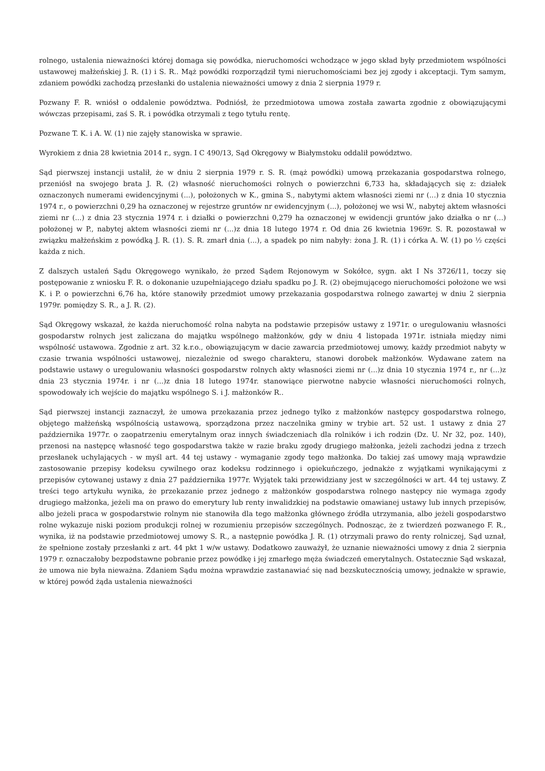rolnego, ustalenia nieważności której domaga się powódka, nieruchomości wchodzące w jego skład były przedmiotem wspólności ustawowej małżeńskiej J. R. (1) i S. R.. Mąż powódki rozporządził tymi nieruchomościami bez jej zgody i akceptacji. Tym samym, zdaniem powódki zachodzą przesłanki do ustalenia nieważności umowy z dnia 2 sierpnia 1979 r.
Pozwany F. R. wniósł o oddalenie powództwa. Podniósł, że przedmiotowa umowa została zawarta zgodnie z obowiązującymi wówczas przepisami, zaś S. R. i powódka otrzymali z tego tytułu rentę.
Pozwane T. K. i A. W. (1) nie zajęły stanowiska w sprawie.
Wyrokiem z dnia 28 kwietnia 2014 r., sygn. I C 490/13, Sąd Okręgowy w Białymstoku oddalił powództwo.
Sąd pierwszej instancji ustalił, że w dniu 2 sierpnia 1979 r. S. R. (mąż powódki) umową przekazania gospodarstwa rolnego, przeniósł na swojego brata J. R. (2) własność nieruchomości rolnych o powierzchni 6,733 ha, składających się z: działek oznaczonych numerami ewidencyjnymi (...), położonych w K., gmina S., nabytymi aktem własności ziemi nr (...) z dnia 10 stycznia 1974 r., o powierzchni 0,29 ha oznaczonej w rejestrze gruntów nr ewidencyjnym (...), położonej we wsi W., nabytej aktem własności ziemi nr (...) z dnia 23 stycznia 1974 r. i działki o powierzchni 0,279 ha oznaczonej w ewidencji gruntów jako działka o nr (...) położonej w P., nabytej aktem własności ziemi nr (...)z dnia 18 lutego 1974 r. Od dnia 26 kwietnia 1969r. S. R. pozostawał w związku małżeńskim z powódką J. R. (1). S. R. zmarł dnia (...), a spadek po nim nabyły: żona J. R. (1) i córka A. W. (1) po ½ części każda z nich.
Z dalszych ustaleń Sądu Okręgowego wynikało, że przed Sądem Rejonowym w Sokółce, sygn. akt I Ns 3726/11, toczy się postępowanie z wniosku F. R. o dokonanie uzupełniającego działu spadku po J. R. (2) obejmującego nieruchomości położone we wsi K. i P. o powierzchni 6,76 ha, które stanowiły przedmiot umowy przekazania gospodarstwa rolnego zawartej w dniu 2 sierpnia 1979r. pomiędzy S. R., a J. R. (2).
Sąd Okręgowy wskazał, że każda nieruchomość rolna nabyta na podstawie przepisów ustawy z 1971r. o uregulowaniu własności gospodarstw rolnych jest zaliczana do majątku wspólnego małżonków, gdy w dniu 4 listopada 1971r. istniała między nimi wspólność ustawowa. Zgodnie z art. 32 k.r.o., obowiązującym w dacie zawarcia przedmiotowej umowy, każdy przedmiot nabyty w czasie trwania wspólności ustawowej, niezależnie od swego charakteru, stanowi dorobek małżonków. Wydawane zatem na podstawie ustawy o uregulowaniu własności gospodarstw rolnych akty własności ziemi nr (...)z dnia 10 stycznia 1974 r., nr (...)z dnia 23 stycznia 1974r. i nr (...)z dnia 18 lutego 1974r. stanowiące pierwotne nabycie własności nieruchomości rolnych, spowodowały ich wejście do majątku wspólnego S. i J. małżonków R..
Sąd pierwszej instancji zaznaczył, że umowa przekazania przez jednego tylko z małżonków następcy gospodarstwa rolnego, objętego małżeńską wspólnością ustawową, sporządzona przez naczelnika gminy w trybie art. 52 ust. 1 ustawy z dnia 27 października 1977r. o zaopatrzeniu emerytalnym oraz innych świadczeniach dla rolników i ich rodzin (Dz. U. Nr 32, poz. 140), przenosi na następcę własność tego gospodarstwa także w razie braku zgody drugiego małżonka, jeżeli zachodzi jedna z trzech przesłanek uchylających - w myśl art. 44 tej ustawy - wymaganie zgody tego małżonka. Do takiej zaś umowy mają wprawdzie zastosowanie przepisy kodeksu cywilnego oraz kodeksu rodzinnego i opiekuńczego, jednakże z wyjątkami wynikającymi z przepisów cytowanej ustawy z dnia 27 października 1977r. Wyjątek taki przewidziany jest w szczególności w art. 44 tej ustawy. Z treści tego artykułu wynika, że przekazanie przez jednego z małżonków gospodarstwa rolnego następcy nie wymaga zgody drugiego małżonka, jeżeli ma on prawo do emerytury lub renty inwalidzkiej na podstawie omawianej ustawy lub innych przepisów, albo jeżeli praca w gospodarstwie rolnym nie stanowiła dla tego małżonka głównego źródła utrzymania, albo jeżeli gospodarstwo rolne wykazuje niski poziom produkcji rolnej w rozumieniu przepisów szczególnych. Podnosząc, że z twierdzeń pozwanego F. R., wynika, iż na podstawie przedmiotowej umowy S. R., a następnie powódka J. R. (1) otrzymali prawo do renty rolniczej, Sąd uznał, że spełnione zostały przesłanki z art. 44 pkt 1 w/w ustawy. Dodatkowo zauważył, że uznanie nieważności umowy z dnia 2 sierpnia 1979 r. oznaczałoby bezpodstawne pobranie przez powódkę i jej zmarłego męża świadczeń emerytalnych. Ostatecznie Sąd wskazał, że umowa nie była nieważna. Zdaniem Sądu można wprawdzie zastanawiać się nad bezskutecznością umowy, jednakże w sprawie, w której powód żąda ustalenia nieważności